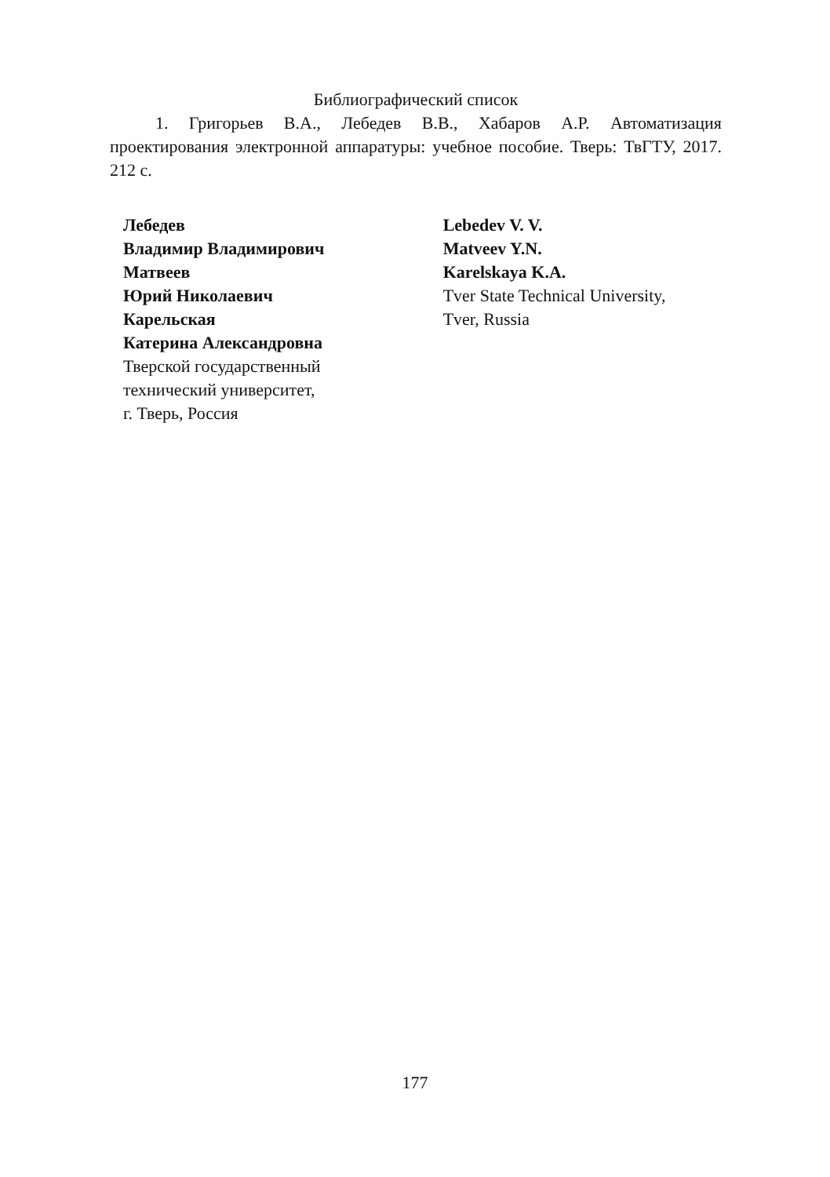Библиографический список
1. Григорьев В.А., Лебедев В.В., Хабаров А.Р. Автоматизация проектирования электронной аппаратуры: учебное пособие. Тверь: ТвГТУ, 2017. 212 с.
Лебедев
Владимир Владимирович
Матвеев
Юрий Николаевич
Карельская
Катерина Александровна
Тверской государственный
технический университет,
г. Тверь, Россия
Lebedev V. V.
Matveev Y.N.
Karelskaya K.A.
Tver State Technical University,
Tver, Russia
177